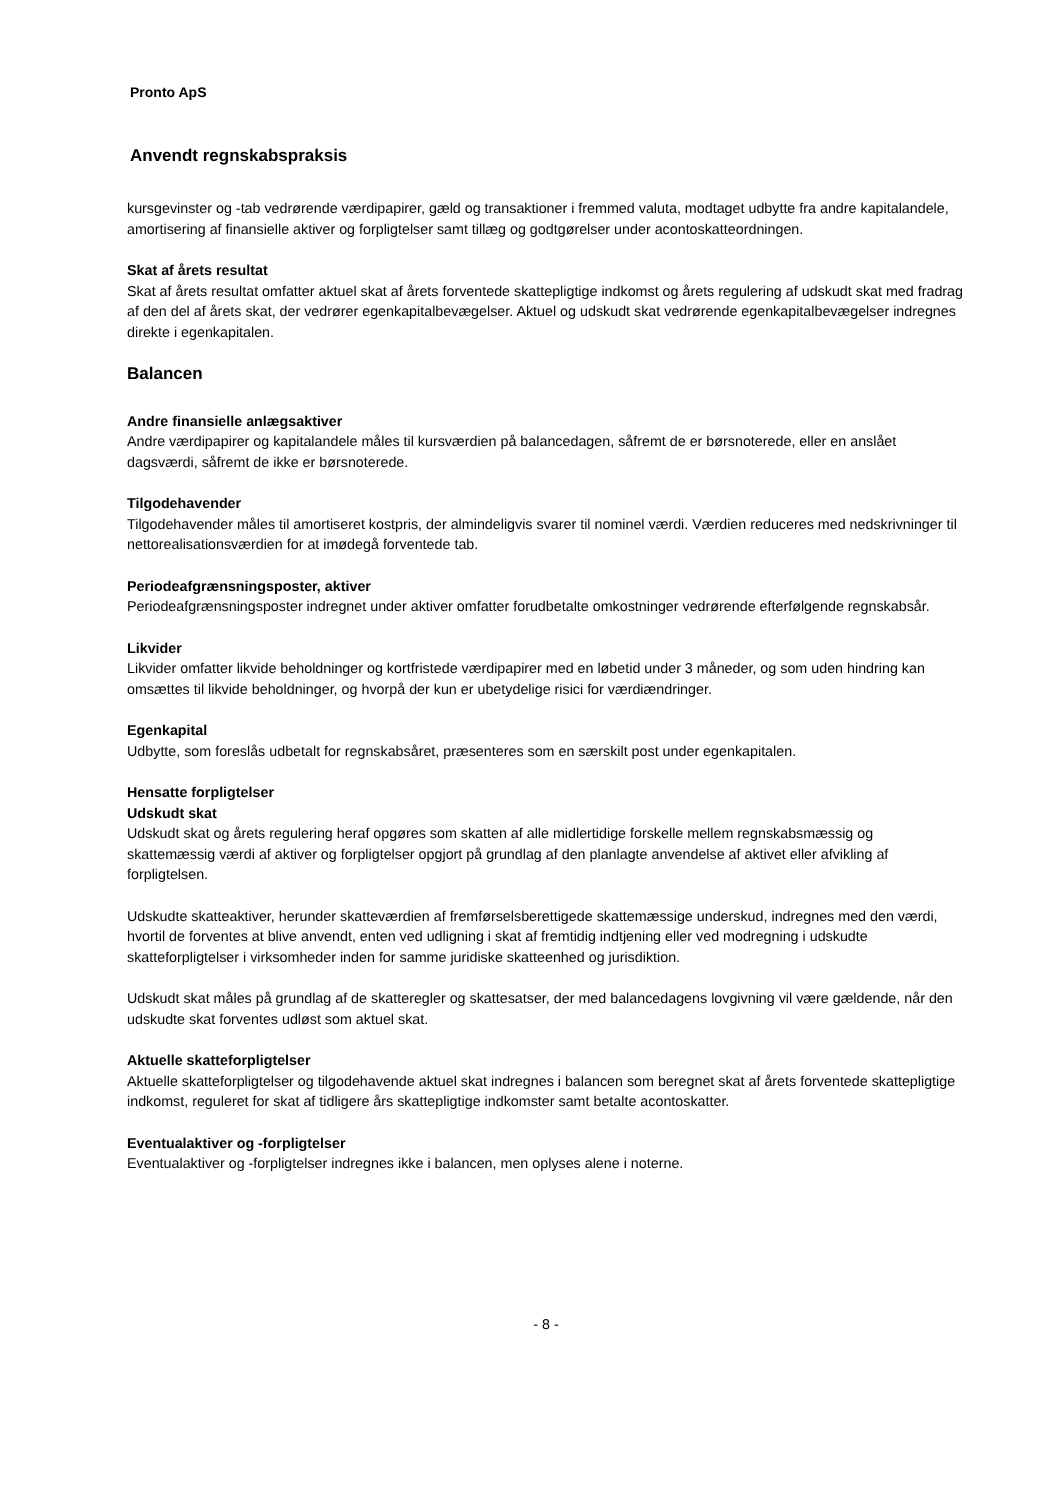Pronto ApS
Anvendt regnskabspraksis
kursgevinster og -tab vedrørende værdipapirer, gæld og transaktioner i fremmed valuta, modtaget udbytte fra andre kapitalandele, amortisering af finansielle aktiver og forpligtelser samt tillæg og godtgørelser under acontoskatteordningen.
Skat af årets resultat
Skat af årets resultat omfatter aktuel skat af årets forventede skattepligtige indkomst og årets regulering af udskudt skat med fradrag af den del af årets skat, der vedrører egenkapitalbevægelser. Aktuel og udskudt skat vedrørende egenkapitalbevægelser indregnes direkte i egenkapitalen.
Balancen
Andre finansielle anlægsaktiver
Andre værdipapirer og kapitalandele måles til kursværdien på balancedagen, såfremt de er børsnoterede, eller en anslået dagsværdi, såfremt de ikke er børsnoterede.
Tilgodehavender
Tilgodehavender måles til amortiseret kostpris, der almindeligvis svarer til nominel værdi. Værdien reduceres med nedskrivninger til nettorealisationsværdien for at imødegå forventede tab.
Periodeafgrænsningsposter, aktiver
Periodeafgrænsningsposter indregnet under aktiver omfatter forudbetalte omkostninger vedrørende efterfølgende regnskabsår.
Likvider
Likvider omfatter likvide beholdninger og kortfristede værdipapirer med en løbetid under 3 måneder, og som uden hindring kan omsættes til likvide beholdninger, og hvorpå der kun er ubetydelige risici for værdiændringer.
Egenkapital
Udbytte, som foreslås udbetalt for regnskabsåret, præsenteres som en særskilt post under egenkapitalen.
Hensatte forpligtelser
Udskudt skat
Udskudt skat og årets regulering heraf opgøres som skatten af alle midlertidige forskelle mellem regnskabsmæssig og skattemæssig værdi af aktiver og forpligtelser opgjort på grundlag af den planlagte anvendelse af aktivet eller afvikling af forpligtelsen.
Udskudte skatteaktiver, herunder skatteværdien af fremførselsberettigede skattemæssige underskud, indregnes med den værdi, hvortil de forventes at blive anvendt, enten ved udligning i skat af fremtidig indtjening eller ved modregning i udskudte skatteforpligtelser i virksomheder inden for samme juridiske skatteenhed og jurisdiktion.
Udskudt skat måles på grundlag af de skatteregler og skattesatser, der med balancedagens lovgivning vil være gældende, når den udskudte skat forventes udløst som aktuel skat.
Aktuelle skatteforpligtelser
Aktuelle skatteforpligtelser og tilgodehavende aktuel skat indregnes i balancen som beregnet skat af årets forventede skattepligtige indkomst, reguleret for skat af tidligere års skattepligtige indkomster samt betalte acontoskatter.
Eventualaktiver og -forpligtelser
Eventualaktiver og -forpligtelser indregnes ikke i balancen, men oplyses alene i noterne.
- 8 -